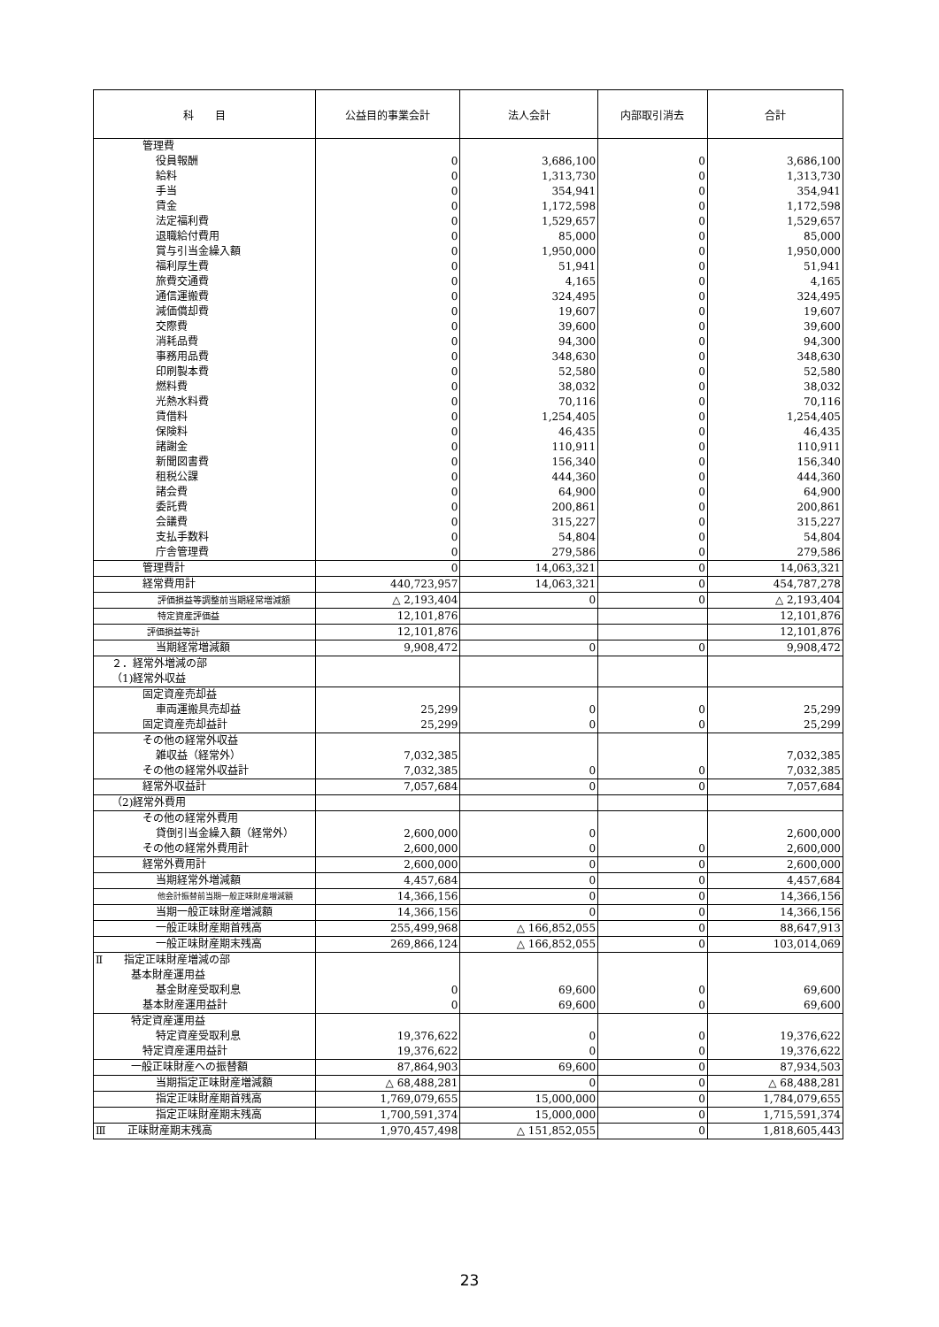| 科 目 | 公益目的事業会計 | 法人会計 | 内部取引消去 | 合計 |
| --- | --- | --- | --- | --- |
| 管理費 | | | | |
| 役員報酬 | 0 | 3,686,100 | 0 | 3,686,100 |
| 給料 | 0 | 1,313,730 | 0 | 1,313,730 |
| 手当 | 0 | 354,941 | 0 | 354,941 |
| 賃金 | 0 | 1,172,598 | 0 | 1,172,598 |
| 法定福利費 | 0 | 1,529,657 | 0 | 1,529,657 |
| 退職給付費用 | 0 | 85,000 | 0 | 85,000 |
| 賞与引当金繰入額 | 0 | 1,950,000 | 0 | 1,950,000 |
| 福利厚生費 | 0 | 51,941 | 0 | 51,941 |
| 旅費交通費 | 0 | 4,165 | 0 | 4,165 |
| 通信運搬費 | 0 | 324,495 | 0 | 324,495 |
| 減価償却費 | 0 | 19,607 | 0 | 19,607 |
| 交際費 | 0 | 39,600 | 0 | 39,600 |
| 消耗品費 | 0 | 94,300 | 0 | 94,300 |
| 事務用品費 | 0 | 348,630 | 0 | 348,630 |
| 印刷製本費 | 0 | 52,580 | 0 | 52,580 |
| 燃料費 | 0 | 38,032 | 0 | 38,032 |
| 光熱水料費 | 0 | 70,116 | 0 | 70,116 |
| 賃借料 | 0 | 1,254,405 | 0 | 1,254,405 |
| 保険料 | 0 | 46,435 | 0 | 46,435 |
| 諸謝金 | 0 | 110,911 | 0 | 110,911 |
| 新聞図書費 | 0 | 156,340 | 0 | 156,340 |
| 租税公課 | 0 | 444,360 | 0 | 444,360 |
| 諸会費 | 0 | 64,900 | 0 | 64,900 |
| 委託費 | 0 | 200,861 | 0 | 200,861 |
| 会議費 | 0 | 315,227 | 0 | 315,227 |
| 支払手数料 | 0 | 54,804 | 0 | 54,804 |
| 庁舎管理費 | 0 | 279,586 | 0 | 279,586 |
| 管理費計 | 0 | 14,063,321 | 0 | 14,063,321 |
| 経常費用計 | 440,723,957 | 14,063,321 | 0 | 454,787,278 |
| 評価損益等調整前当期経常増減額 | △ 2,193,404 | 0 | 0 | △ 2,193,404 |
| 特定資産評価益 | 12,101,876 | | | 12,101,876 |
| 評価損益等計 | 12,101,876 | | | 12,101,876 |
| 当期経常増減額 | 9,908,472 | 0 | 0 | 9,908,472 |
| ２．経常外増減の部 | | | | |
| （1)経常外収益 | | | | |
| 固定資産売却益 | | | | |
| 車両運搬具売却益 | 25,299 | 0 | 0 | 25,299 |
| 固定資産売却益計 | 25,299 | 0 | 0 | 25,299 |
| その他の経常外収益 | | | | |
| 雑収益（経常外） | 7,032,385 | | | 7,032,385 |
| その他の経常外収益計 | 7,032,385 | 0 | 0 | 7,032,385 |
| 経常外収益計 | 7,057,684 | 0 | 0 | 7,057,684 |
| （2)経常外費用 | | | | |
| その他の経常外費用 | | | | |
| 貸倒引当金繰入額（経常外） | 2,600,000 | 0 | | 2,600,000 |
| その他の経常外費用計 | 2,600,000 | 0 | 0 | 2,600,000 |
| 経常外費用計 | 2,600,000 | 0 | 0 | 2,600,000 |
| 当期経常外増減額 | 4,457,684 | 0 | 0 | 4,457,684 |
| 他会計振替前当期一般正味財産増減額 | 14,366,156 | 0 | 0 | 14,366,156 |
| 当期一般正味財産増減額 | 14,366,156 | 0 | 0 | 14,366,156 |
| 一般正味財産期首残高 | 255,499,968 | △ 166,852,055 | 0 | 88,647,913 |
| 一般正味財産期末残高 | 269,866,124 | △ 166,852,055 | 0 | 103,014,069 |
| Ⅱ 指定正味財産増減の部 | | | | |
| 基本財産運用益 | | | | |
| 基金財産受取利息 | 0 | 69,600 | 0 | 69,600 |
| 基本財産運用益計 | 0 | 69,600 | 0 | 69,600 |
| 特定資産運用益 | | | | |
| 特定資産受取利息 | 19,376,622 | 0 | 0 | 19,376,622 |
| 特定資産運用益計 | 19,376,622 | 0 | 0 | 19,376,622 |
| 一般正味財産への振替額 | 87,864,903 | 69,600 | 0 | 87,934,503 |
| 当期指定正味財産増減額 | △ 68,488,281 | 0 | 0 | △ 68,488,281 |
| 指定正味財産期首残高 | 1,769,079,655 | 15,000,000 | 0 | 1,784,079,655 |
| 指定正味財産期末残高 | 1,700,591,374 | 15,000,000 | 0 | 1,715,591,374 |
| Ⅲ 正味財産期末残高 | 1,970,457,498 | △ 151,852,055 | 0 | 1,818,605,443 |
23